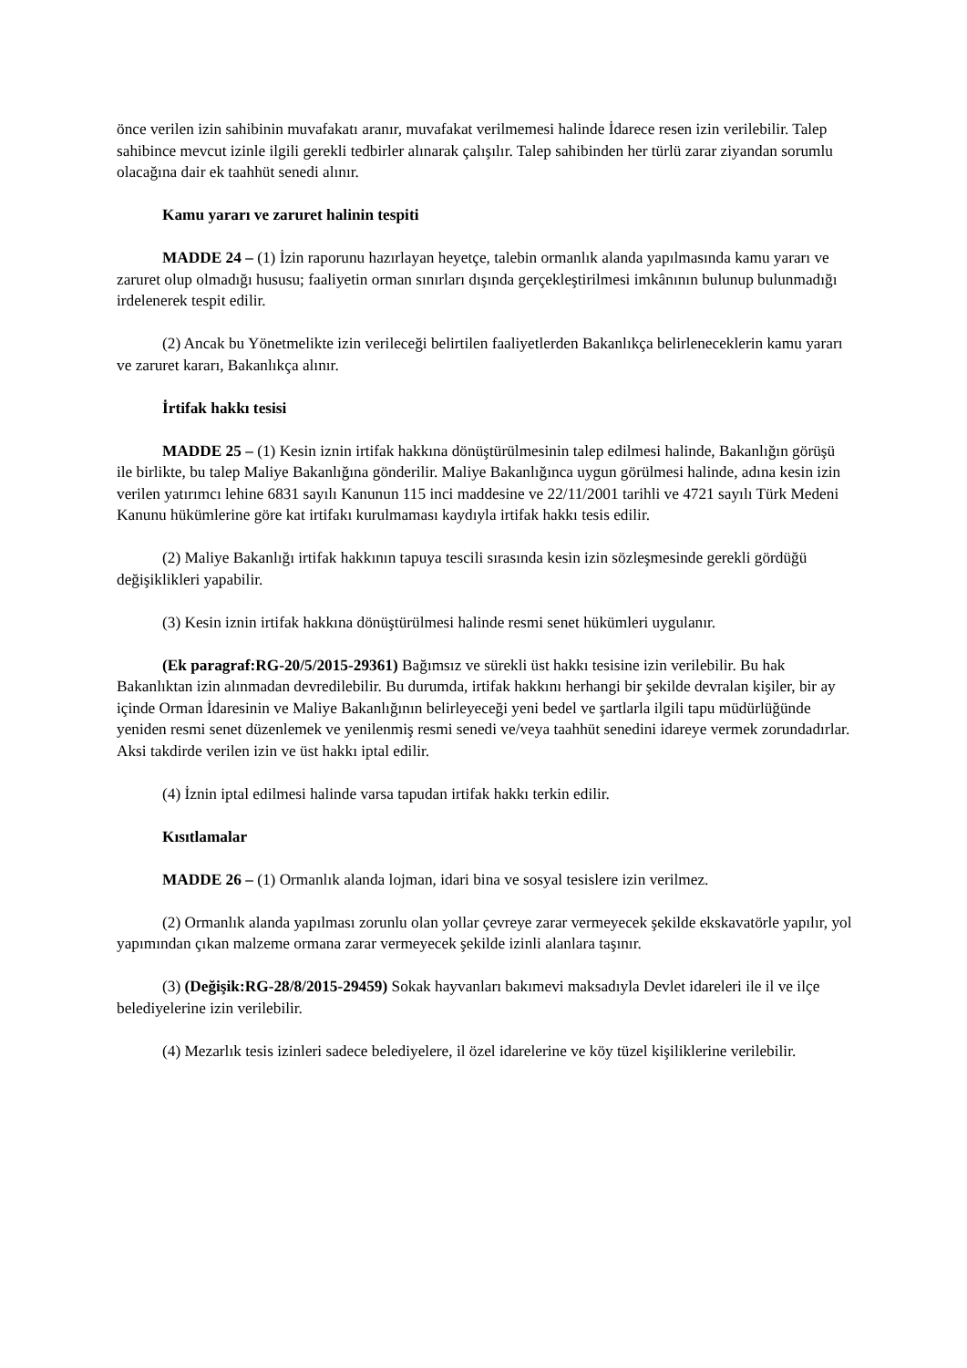önce verilen izin sahibinin muvafakatı aranır, muvafakat verilmemesi halinde İdarece resen izin verilebilir. Talep sahibince mevcut izinle ilgili gerekli tedbirler alınarak çalışılır. Talep sahibinden her türlü zarar ziyandan sorumlu olacağına dair ek taahhüt senedi alınır.
Kamu yararı ve zaruret halinin tespiti
MADDE 24 – (1) İzin raporunu hazırlayan heyetçe, talebin ormanlık alanda yapılmasında kamu yararı ve zaruret olup olmadığı hususu; faaliyetin orman sınırları dışında gerçekleştirilmesi imkânının bulunup bulunmadığı irdelenerek tespit edilir.
(2) Ancak bu Yönetmelikte izin verileceği belirtilen faaliyetlerden Bakanlıkça belirleneceklerin kamu yararı ve zaruret kararı, Bakanlıkça alınır.
İrtifak hakkı tesisi
MADDE 25 – (1) Kesin iznin irtifak hakkına dönüştürülmesinin talep edilmesi halinde, Bakanlığın görüşü ile birlikte, bu talep Maliye Bakanlığına gönderilir. Maliye Bakanlığınca uygun görülmesi halinde, adına kesin izin verilen yatırımcı lehine 6831 sayılı Kanunun 115 inci maddesine ve 22/11/2001 tarihli ve 4721 sayılı Türk Medeni Kanunu hükümlerine göre kat irtifakı kurulmaması kaydıyla irtifak hakkı tesis edilir.
(2) Maliye Bakanlığı irtifak hakkının tapuya tescili sırasında kesin izin sözleşmesinde gerekli gördüğü değişiklikleri yapabilir.
(3) Kesin iznin irtifak hakkına dönüştürülmesi halinde resmi senet hükümleri uygulanır.
(Ek paragraf:RG-20/5/2015-29361) Bağımsız ve sürekli üst hakkı tesisine izin verilebilir. Bu hak Bakanlıktan izin alınmadan devredilebilir. Bu durumda, irtifak hakkını herhangi bir şekilde devralan kişiler, bir ay içinde Orman İdaresinin ve Maliye Bakanlığının belirleyeceği yeni bedel ve şartlarla ilgili tapu müdürlüğünde yeniden resmi senet düzenlemek ve yenilenmiş resmi senedi ve/veya taahhüt senedini idareye vermek zorundadırlar. Aksi takdirde verilen izin ve üst hakkı iptal edilir.
(4) İznin iptal edilmesi halinde varsa tapudan irtifak hakkı terkin edilir.
Kısıtlamalar
MADDE 26 – (1) Ormanlık alanda lojman, idari bina ve sosyal tesislere izin verilmez.
(2) Ormanlık alanda yapılması zorunlu olan yollar çevreye zarar vermeyecek şekilde ekskavatörle yapılır, yol yapımından çıkan malzeme ormana zarar vermeyecek şekilde izinli alanlara taşınır.
(3) (Değişik:RG-28/8/2015-29459) Sokak hayvanları bakımevi maksadıyla Devlet idareleri ile il ve ilçe belediyelerine izin verilebilir.
(4) Mezarlık tesis izinleri sadece belediyelere, il özel idarelerine ve köy tüzel kişiliklerine verilebilir.